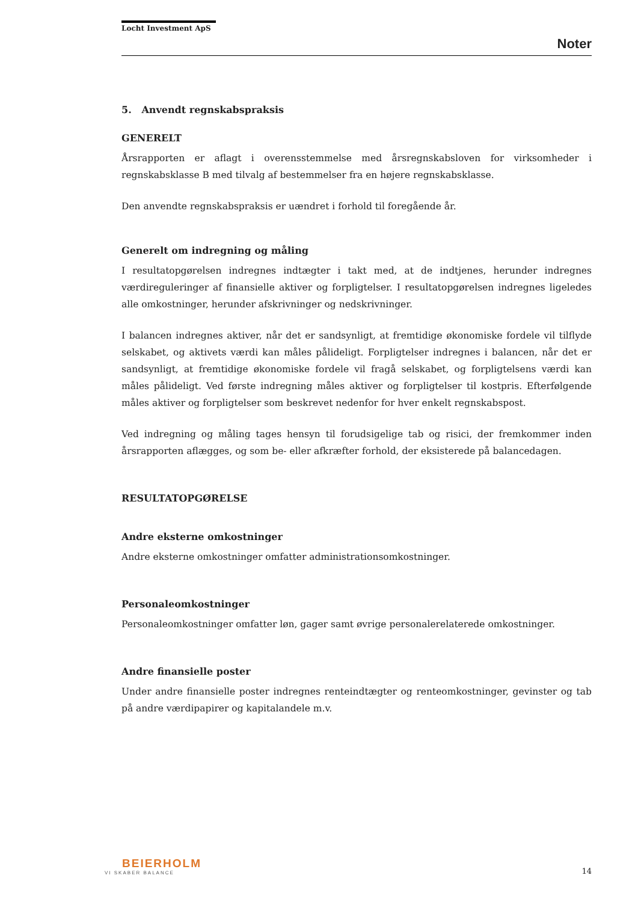Locht Investment ApS
Noter
5. Anvendt regnskabspraksis
GENERELT
Årsrapporten er aflagt i overensstemmelse med årsregnskabsloven for virksomheder i regnskabsklasse B med tilvalg af bestemmelser fra en højere regnskabsklasse.
Den anvendte regnskabspraksis er uændret i forhold til foregående år.
Generelt om indregning og måling
I resultatopgørelsen indregnes indtægter i takt med, at de indtjenes, herunder indregnes værdireguleringer af finansielle aktiver og forpligtelser. I resultatopgørelsen indregnes ligeledes alle omkostninger, herunder afskrivninger og nedskrivninger.
I balancen indregnes aktiver, når det er sandsynligt, at fremtidige økonomiske fordele vil tilflyde selskabet, og aktivets værdi kan måles pålideligt. Forpligtelser indregnes i balancen, når det er sandsynligt, at fremtidige økonomiske fordele vil fragå selskabet, og forpligtelsens værdi kan måles pålideligt. Ved første indregning måles aktiver og forpligtelser til kostpris. Efterfølgende måles aktiver og forpligtelser som beskrevet nedenfor for hver enkelt regnskabspost.
Ved indregning og måling tages hensyn til forudsigelige tab og risici, der fremkommer inden årsrapporten aflægges, og som be- eller afkræfter forhold, der eksisterede på balancedagen.
RESULTATOPGØRELSE
Andre eksterne omkostninger
Andre eksterne omkostninger omfatter administrationsomkostninger.
Personaleomkostninger
Personaleomkostninger omfatter løn, gager samt øvrige personalerelaterede omkostninger.
Andre finansielle poster
Under andre finansielle poster indregnes renteindtægter og renteomkostninger, gevinster og tab på andre værdipapirer og kapitalandele m.v.
BEIERHOLM
VI SKABER BALANCE
14